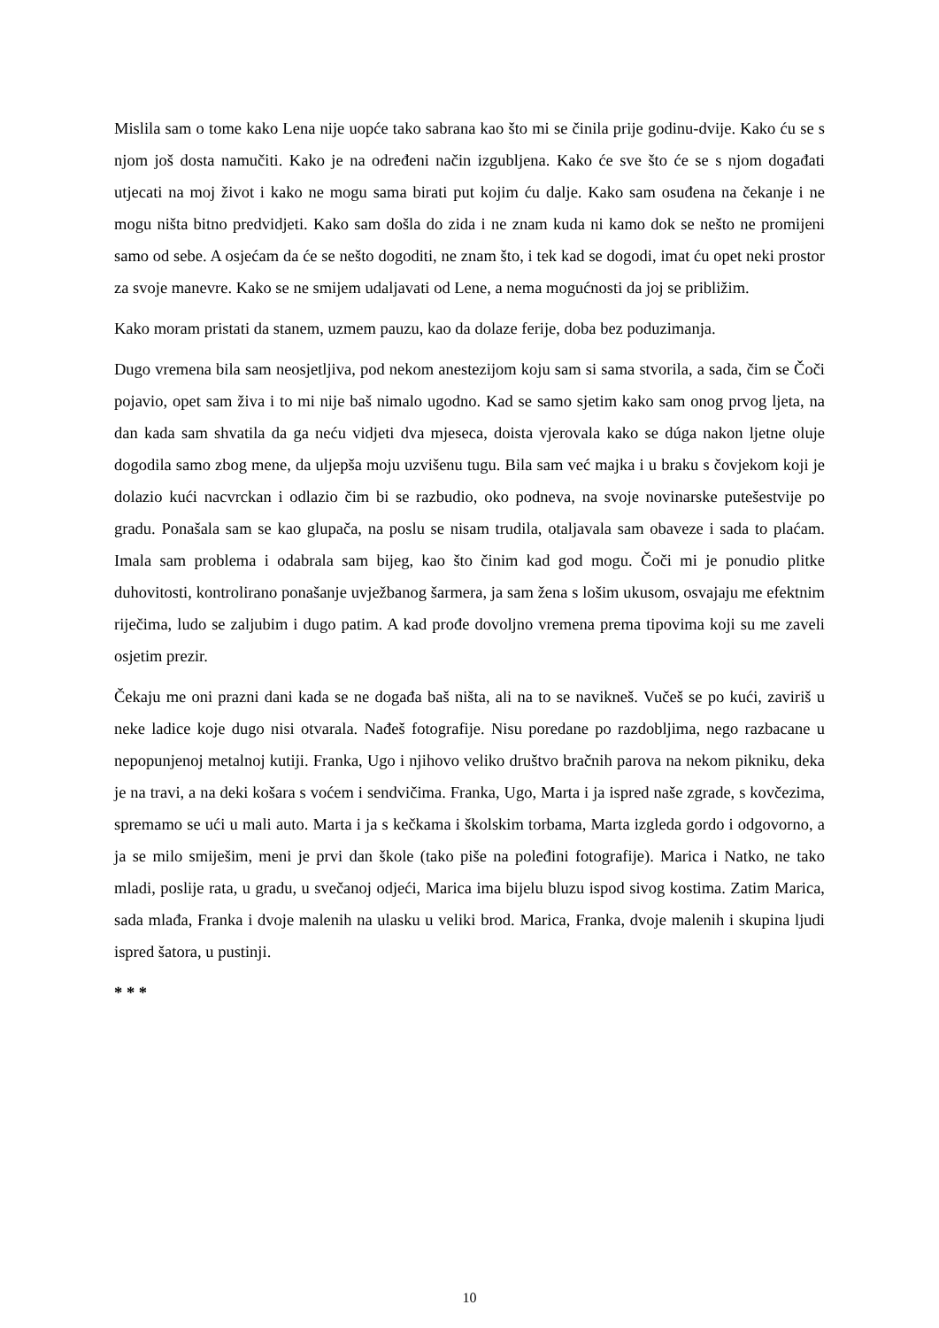Mislila sam o tome kako Lena nije uopće tako sabrana kao što mi se činila prije godinu-dvije. Kako ću se s njom još dosta namučiti. Kako je na određeni način izgubljena. Kako će sve što će se s njom događati utjecati na moj život i kako ne mogu sama birati put kojim ću dalje. Kako sam osuđena na čekanje i ne mogu ništa bitno predvidjeti. Kako sam došla do zida i ne znam kuda ni kamo dok se nešto ne promijeni samo od sebe. A osjećam da će se nešto dogoditi, ne znam što, i tek kad se dogodi, imat ću opet neki prostor za svoje manevre. Kako se ne smijem udaljavati od Lene, a nema mogućnosti da joj se približim.
Kako moram pristati da stanem, uzmem pauzu, kao da dolaze ferije, doba bez poduzimanja.
Dugo vremena bila sam neosjetljiva, pod nekom anestezijom koju sam si sama stvorila, a sada, čim se Čoči pojavio, opet sam živa i to mi nije baš nimalo ugodno. Kad se samo sjetim kako sam onog prvog ljeta, na dan kada sam shvatila da ga neću vidjeti dva mjeseca, doista vjerovala kako se dúga nakon ljetne oluje dogodila samo zbog mene, da uljepša moju uzvišenu tugu. Bila sam već majka i u braku s čovjekom koji je dolazio kući nacvrckan i odlazio čim bi se razbudio, oko podneva, na svoje novinarske putešestvije po gradu. Ponašala sam se kao glupača, na poslu se nisam trudila, otaljavala sam obaveze i sada to plaćam. Imala sam problema i odabrala sam bijeg, kao što činim kad god mogu. Čoči mi je ponudio plitke duhovitosti, kontrolirano ponašanje uvježbanog šarmera, ja sam žena s lošim ukusom, osvajaju me efektnim riječima, ludo se zaljubim i dugo patim. A kad prođe dovoljno vremena prema tipovima koji su me zaveli osjetim prezir.
Čekaju me oni prazni dani kada se ne događa baš ništa, ali na to se navikneš. Vučeš se po kući, zaviriš u neke ladice koje dugo nisi otvarala. Nađeš fotografije. Nisu poredane po razdobljima, nego razbacane u nepopunjenoj metalnoj kutiji. Franka, Ugo i njihovo veliko društvo bračnih parova na nekom pikniku, deka je na travi, a na deki košara s voćem i sendvičima. Franka, Ugo, Marta i ja ispred naše zgrade, s kovčezima, spremamo se ući u mali auto. Marta i ja s kečkama i školskim torbama, Marta izgleda gordo i odgovorno, a ja se milo smiješim, meni je prvi dan škole (tako piše na poleđini fotografije). Marica i Natko, ne tako mladi, poslije rata, u gradu, u svečanoj odjeći, Marica ima bijelu bluzu ispod sivog kostima. Zatim Marica, sada mlađa, Franka i dvoje malenih na ulasku u veliki brod. Marica, Franka, dvoje malenih i skupina ljudi ispred šatora, u pustinji.
* * *
10